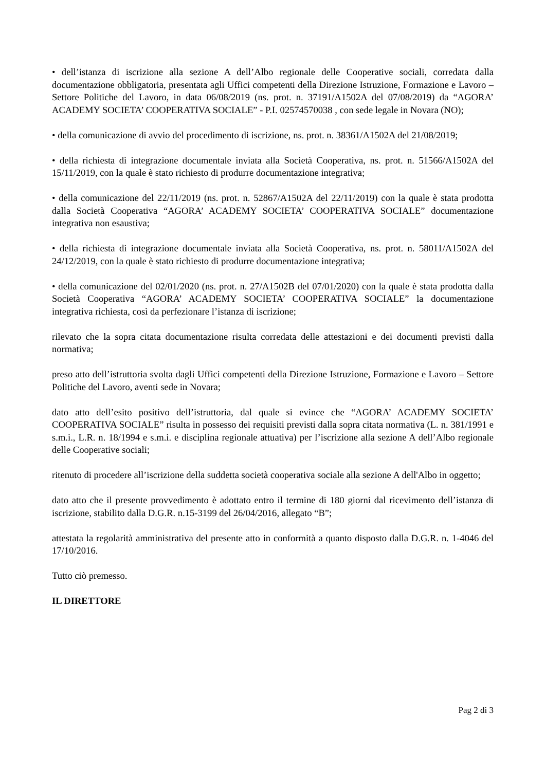• dell’istanza di iscrizione alla sezione A dell’Albo regionale delle Cooperative sociali, corredata dalla documentazione obbligatoria, presentata agli Uffici competenti della Direzione Istruzione, Formazione e Lavoro – Settore Politiche del Lavoro, in data 06/08/2019 (ns. prot. n. 37191/A1502A del 07/08/2019) da “AGORA’ ACADEMY SOCIETA’ COOPERATIVA SOCIALE” - P.I. 02574570038 , con sede legale in Novara (NO);
• della comunicazione di avvio del procedimento di iscrizione, ns. prot. n. 38361/A1502A del 21/08/2019;
• della richiesta di integrazione documentale inviata alla Società Cooperativa, ns. prot. n. 51566/A1502A del 15/11/2019, con la quale è stato richiesto di produrre documentazione integrativa;
• della comunicazione del 22/11/2019 (ns. prot. n. 52867/A1502A del 22/11/2019) con la quale è stata prodotta dalla Società Cooperativa “AGORA’ ACADEMY SOCIETA’ COOPERATIVA SOCIALE” documentazione integrativa non esaustiva;
• della richiesta di integrazione documentale inviata alla Società Cooperativa, ns. prot. n. 58011/A1502A del 24/12/2019, con la quale è stato richiesto di produrre documentazione integrativa;
• della comunicazione del 02/01/2020 (ns. prot. n. 27/A1502B del 07/01/2020) con la quale è stata prodotta dalla Società Cooperativa “AGORA’ ACADEMY SOCIETA’ COOPERATIVA SOCIALE” la documentazione integrativa richiesta, così da perfezionare l’istanza di iscrizione;
rilevato che la sopra citata documentazione risulta corredata delle attestazioni e dei documenti previsti dalla normativa;
preso atto dell’istruttoria svolta dagli Uffici competenti della Direzione Istruzione, Formazione e Lavoro – Settore Politiche del Lavoro, aventi sede in Novara;
dato atto dell’esito positivo dell’istruttoria, dal quale si evince che “AGORA’ ACADEMY SOCIETA’ COOPERATIVA SOCIALE” risulta in possesso dei requisiti previsti dalla sopra citata normativa (L. n. 381/1991 e s.m.i., L.R. n. 18/1994 e s.m.i. e disciplina regionale attuativa) per l’iscrizione alla sezione A dell’Albo regionale delle Cooperative sociali;
ritenuto di procedere all’iscrizione della suddetta società cooperativa sociale alla sezione A dell'Albo in oggetto;
dato atto che il presente provvedimento è adottato entro il termine di 180 giorni dal ricevimento dell’istanza di iscrizione, stabilito dalla D.G.R. n.15-3199 del 26/04/2016, allegato “B”;
attestata la regolarità amministrativa del presente atto in conformità a quanto disposto dalla D.G.R. n. 1-4046 del 17/10/2016.
Tutto ciò premesso.
IL DIRETTORE
Pag 2 di 3